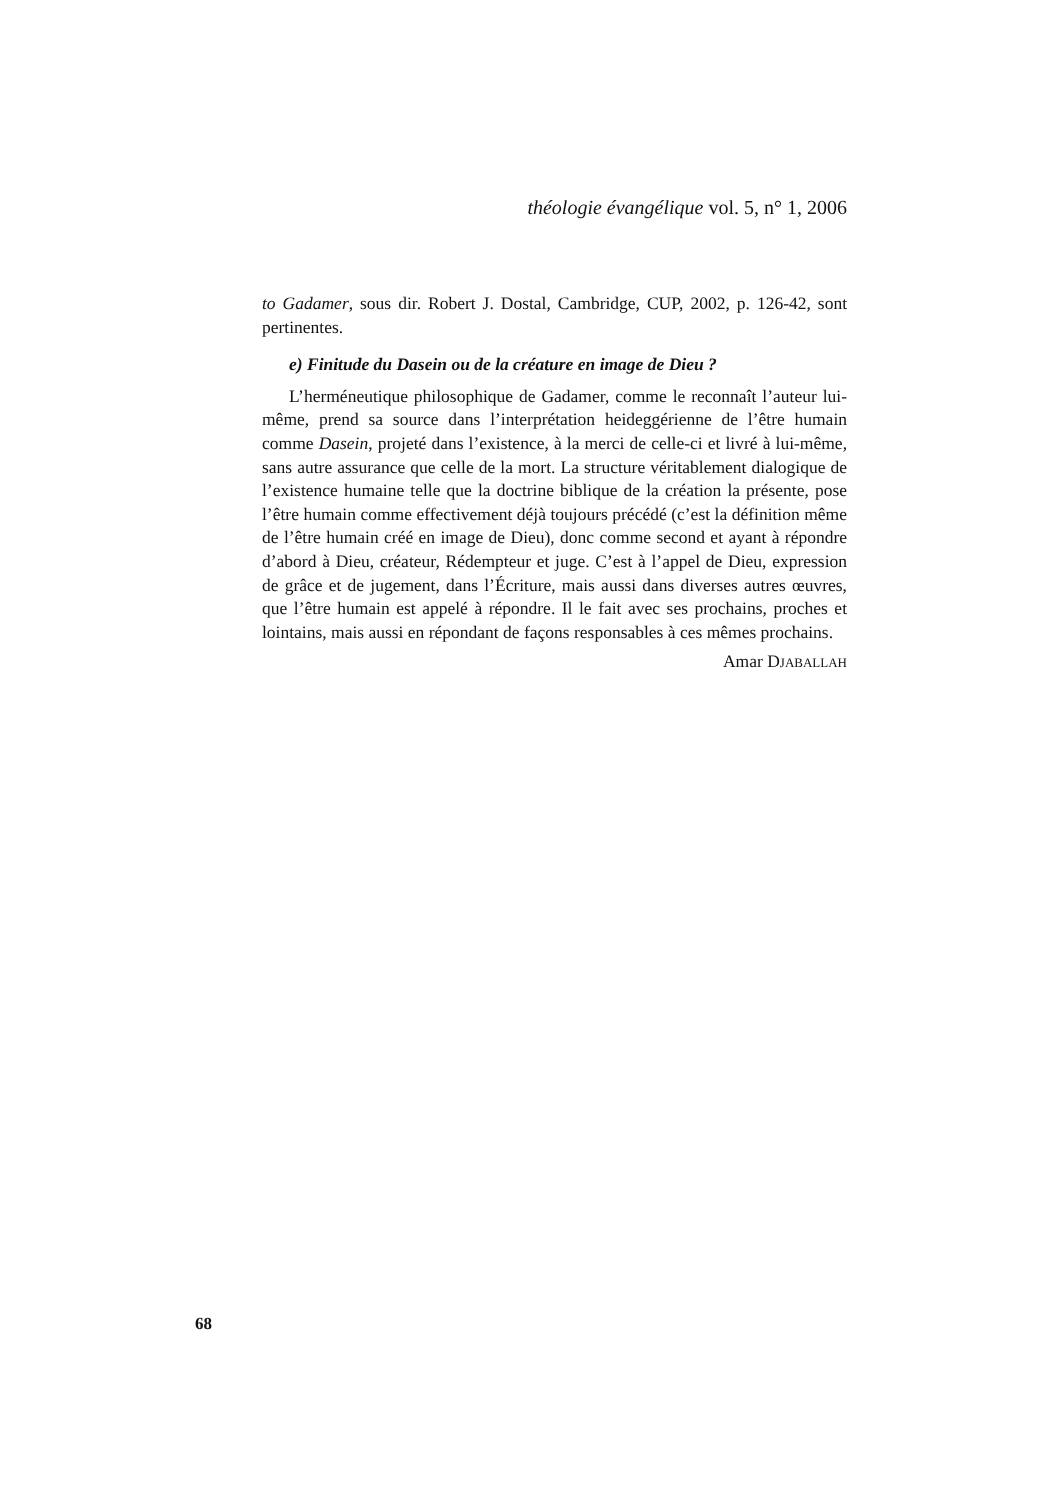théologie évangélique vol. 5, n° 1, 2006
to Gadamer, sous dir. Robert J. Dostal, Cambridge, CUP, 2002, p. 126-42, sont pertinentes.
e) Finitude du Dasein ou de la créature en image de Dieu ?
L’herméneutique philosophique de Gadamer, comme le reconnaît l’auteur lui-même, prend sa source dans l’interprétation heideggérienne de l’être humain comme Dasein, projeté dans l’existence, à la merci de celle-ci et livré à lui-même, sans autre assurance que celle de la mort. La structure véritablement dialogique de l’existence humaine telle que la doctrine biblique de la création la présente, pose l’être humain comme effectivement déjà toujours précédé (c’est la définition même de l’être humain créé en image de Dieu), donc comme second et ayant à répondre d’abord à Dieu, créateur, Rédempteur et juge. C’est à l’appel de Dieu, expression de grâce et de jugement, dans l’Écriture, mais aussi dans diverses autres œuvres, que l’être humain est appelé à répondre. Il le fait avec ses prochains, proches et lointains, mais aussi en répondant de façons responsables à ces mêmes prochains.
Amar DJABALLAH
68